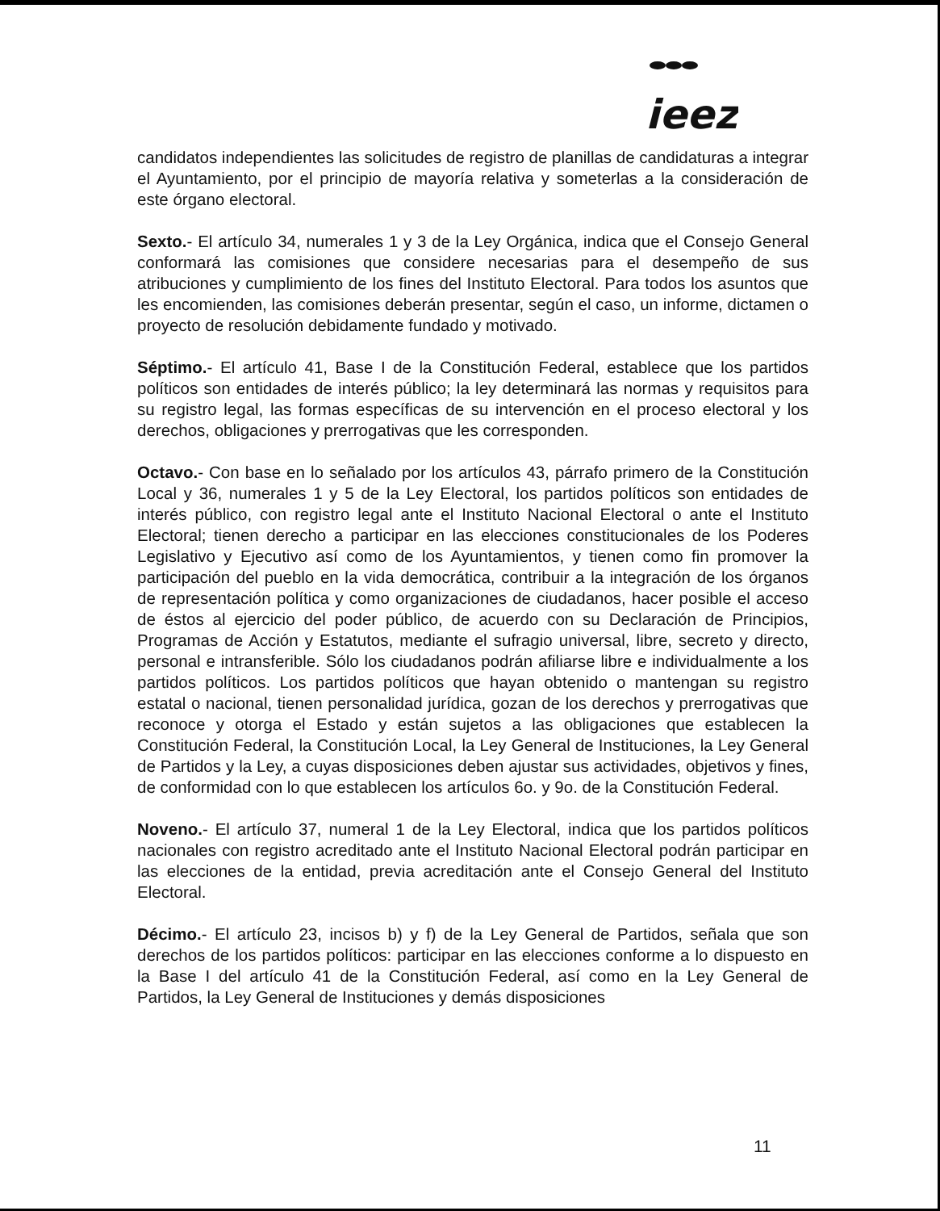ieez
candidatos independientes las solicitudes de registro de planillas de candidaturas a integrar el Ayuntamiento, por el principio de mayoría relativa y someterlas a la consideración de este órgano electoral.
Sexto.- El artículo 34, numerales 1 y 3 de la Ley Orgánica, indica que el Consejo General conformará las comisiones que considere necesarias para el desempeño de sus atribuciones y cumplimiento de los fines del Instituto Electoral. Para todos los asuntos que les encomienden, las comisiones deberán presentar, según el caso, un informe, dictamen o proyecto de resolución debidamente fundado y motivado.
Séptimo.- El artículo 41, Base I de la Constitución Federal, establece que los partidos políticos son entidades de interés público; la ley determinará las normas y requisitos para su registro legal, las formas específicas de su intervención en el proceso electoral y los derechos, obligaciones y prerrogativas que les corresponden.
Octavo.- Con base en lo señalado por los artículos 43, párrafo primero de la Constitución Local y 36, numerales 1 y 5 de la Ley Electoral, los partidos políticos son entidades de interés público, con registro legal ante el Instituto Nacional Electoral o ante el Instituto Electoral; tienen derecho a participar en las elecciones constitucionales de los Poderes Legislativo y Ejecutivo así como de los Ayuntamientos, y tienen como fin promover la participación del pueblo en la vida democrática, contribuir a la integración de los órganos de representación política y como organizaciones de ciudadanos, hacer posible el acceso de éstos al ejercicio del poder público, de acuerdo con su Declaración de Principios, Programas de Acción y Estatutos, mediante el sufragio universal, libre, secreto y directo, personal e intransferible. Sólo los ciudadanos podrán afiliarse libre e individualmente a los partidos políticos. Los partidos políticos que hayan obtenido o mantengan su registro estatal o nacional, tienen personalidad jurídica, gozan de los derechos y prerrogativas que reconoce y otorga el Estado y están sujetos a las obligaciones que establecen la Constitución Federal, la Constitución Local, la Ley General de Instituciones, la Ley General de Partidos y la Ley, a cuyas disposiciones deben ajustar sus actividades, objetivos y fines, de conformidad con lo que establecen los artículos 6o. y 9o. de la Constitución Federal.
Noveno.- El artículo 37, numeral 1 de la Ley Electoral, indica que los partidos políticos nacionales con registro acreditado ante el Instituto Nacional Electoral podrán participar en las elecciones de la entidad, previa acreditación ante el Consejo General del Instituto Electoral.
Décimo.- El artículo 23, incisos b) y f) de la Ley General de Partidos, señala que son derechos de los partidos políticos: participar en las elecciones conforme a lo dispuesto en la Base I del artículo 41 de la Constitución Federal, así como en la Ley General de Partidos, la Ley General de Instituciones y demás disposiciones
11